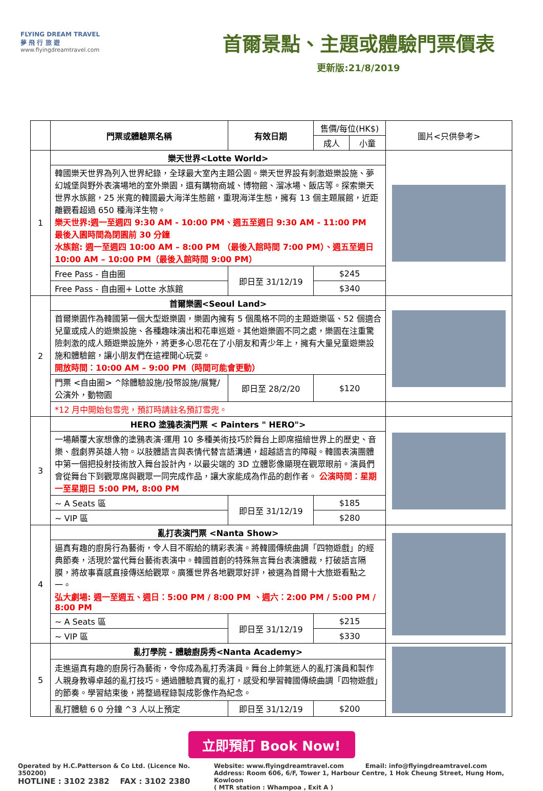FLYING DREAM TRAVEL
夢 飛 行 旅 遊
www.flyingdreamtravel.com
首爾景點、主題或體驗門票價表
更新版:21/8/2019
| | 門票或體驗票名稱 | 有效日期 | 售價/每位(HK$) | | 圖片<只供參考> |
| --- | --- | --- | --- | --- | --- |
| | | | 成人 | 小童 | |
| 1 | 樂天世界<Lotte World> | | | | |
| | 韓國樂天世界為列入世界紀錄，全球最大室內主題公園。樂天世界設有刺激遊樂設施、夢幻城堡與野外表演場地的室外樂園，還有購物商城、博物館、溜冰場、飯店等。探索樂天世界水族館，25 米寬的韓國最大海洋生態館，重現海洋生態，擁有 13 個主題展館，近距離觀看超過 650 種海洋生物。 樂天世界:週一至週四 9:30 AM - 10:00 PM、週五至週日 9:30 AM - 11:00 PM 最後入園時間為閉園前 30 分鐘 水族館: 週一至週四 10:00 AM – 8:00 PM （最後入館時間 7:00 PM）、週五至週日 10:00 AM – 10:00 PM（最後入館時間 9:00 PM） | | | | |
| | Free Pass - 自由圈 | 即日至 31/12/19 | $245 | | |
| | Free Pass - 自由圈+ Lotte 水族館 | | $340 | | |
| 2 | 首爾樂園<Seoul Land> | | | | |
| | 首爾樂園作為韓國第一個大型遊樂園，樂園內擁有 5 個風格不同的主題遊樂區、52 個適合兒童或成人的遊樂設施、各種趣味演出和花車巡遊。其他遊樂園不同之處，樂園在注重驚險刺激的成人類遊樂設施外，將更多心思花在了小朋友和青少年上，擁有大量兒童遊樂設施和體驗館，讓小朋友們在這裡開心玩耍。 開放時間：10:00 AM – 9:00 PM（時間可能會更動） | | | | |
| | 門票 <自由圈> ^除體驗設施/投幣設施/展覽/公演外，動物園 | 即日至 28/2/20 | $120 | | |
| | *12 月中開始包雪兜，預訂時請註名預訂雪兜。 | | | | |
| 3 | HERO 塗鴉表演門票 < Painters " HERO"> | | | | |
| | 一場顛覆大家想像的塗鴉表演·運用 10 多種美術技巧於舞台上即席描繪世界上的歷史、音樂、戲劇界英雄人物。以肢體語言與表情代替言語溝通，超越語言的障礙。韓國表演團體中第一個把投射技術放入舞台設計內，以最尖端的 3D 立體影像顯現在觀眾眼前。演員們會從舞台下到觀眾席與觀眾一同完成作品，讓大家能成為作品的創作者。 公演時間：星期一至星期日 5:00 PM, 8:00 PM | | | | |
| | ~ A Seats 區 | 即日至 31/12/19 | $185 | | |
| | ~ VIP 區 | | $280 | | |
| 4 | 亂打表演門票 <Nanta Show> | | | | |
| | 逼真有趣的廚房行為藝術，令人目不暇給的精彩表演。將韓國傳統曲調「四物遊戲」的經典節奏，活現於當代舞台藝術表演中。韓國首創的特殊無言舞台表演體裁，打破語言隔膜，將故事喜感直接傳送給觀眾。廣獲世界各地觀眾好評，被選為首爾十大旅遊看點之一。 弘大劇場: 週一至週五、週日：5:00 PM / 8:00 PM 、週六：2:00 PM / 5:00 PM / 8:00 PM | | | | |
| | ~ A Seats 區 | 即日至 31/12/19 | $215 | | |
| | ~ VIP 區 | | $330 | | |
| 5 | 亂打學院 - 體驗廚房秀<Nanta Academy> | | | | |
| | 走進逼真有趣的廚房行為藝術，令你成為亂打秀演員。舞台上帥氣迷人的亂打演員和製作人親身教導卓越的亂打技巧。通過體驗真實的亂打，感受和學習韓國傳統曲調「四物遊戲」的節奏。學習結束後，將整過程錄製成影像作為紀念。 | | | | |
| | 亂打體驗 6 0 分鐘 ^3 人以上預定 | 即日至 31/12/19 | $200 | | |
立即預訂 Book Now!
Operated by H.C.Patterson & Co Ltd. (Licence No. 350200)
HOTLINE : 3102 2382 FAX : 3102 2380
Website: www.flyingdreamtravel.com Email: info@flyingdreamtravel.com
Address: Room 606, 6/F, Tower 1, Harbour Centre, 1 Hok Cheung Street, Hung Hom, Kowloon
( MTR station : Whampoa , Exit A )